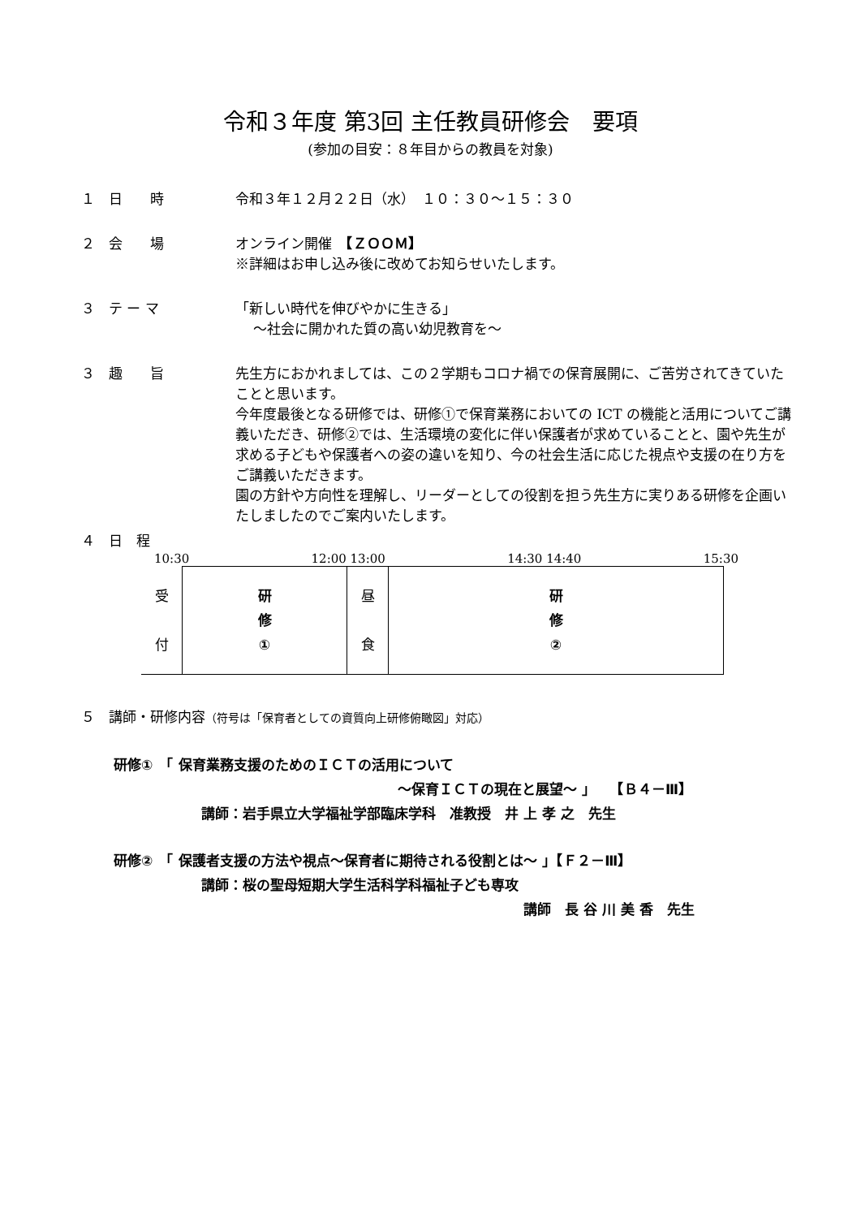令和３年度 第3回 主任教員研修会　要項
(参加の目安：８年目からの教員を対象)
１　日　　時 令和３年１２月２２日（水）　１０：３０～１５：３０
２　会　　場 オンライン開催　【ＺＯＯＭ】
※詳細はお申し込み後に改めてお知らせいたします。
３　テ ー マ 「新しい時代を伸びやかに生きる」
　 ～社会に開かれた質の高い幼児教育を～
３　趣　　旨 先生方におかれましては、この２学期もコロナ禍での保育展開に、ご苦労されてきていたことと思います。
今年度最後となる研修では、研修①で保育業務においての ICT の機能と活用についてご講義いただき、研修②では、生活環境の変化に伴い保護者が求めていることと、園や先生が求める子どもや保護者への姿の違いを知り、今の社会生活に応じた視点や支援の在り方をご講義いただきます。
園の方針や方向性を理解し、リーダーとしての役割を担う先生方に実りある研修を企画いたしましたのでご案内いたします。
４　日　程
10:30 12:00 13:00 14:30 14:40 15:30
| 受 付 | 研 修 ① | 昼 食 | 研 修 ② |
５　講師・研修内容（符号は「保育者としての資質向上研修俯瞰図」対応）
研修①　「 保育業務支援のためのＩＣＴの活用について
～保育ＩＣＴの現在と展望～ 」　　【Ｂ４－Ⅲ】
講師：岩手県立大学福祉学部臨床学科　准教授　井 上 孝 之　先生
研修②　「 保護者支援の方法や視点～保育者に期待される役割とは～ 」【Ｆ２－Ⅲ】
講師：桜の聖母短期大学生活科学科福祉子ども専攻
講師　長 谷 川 美 香　先生